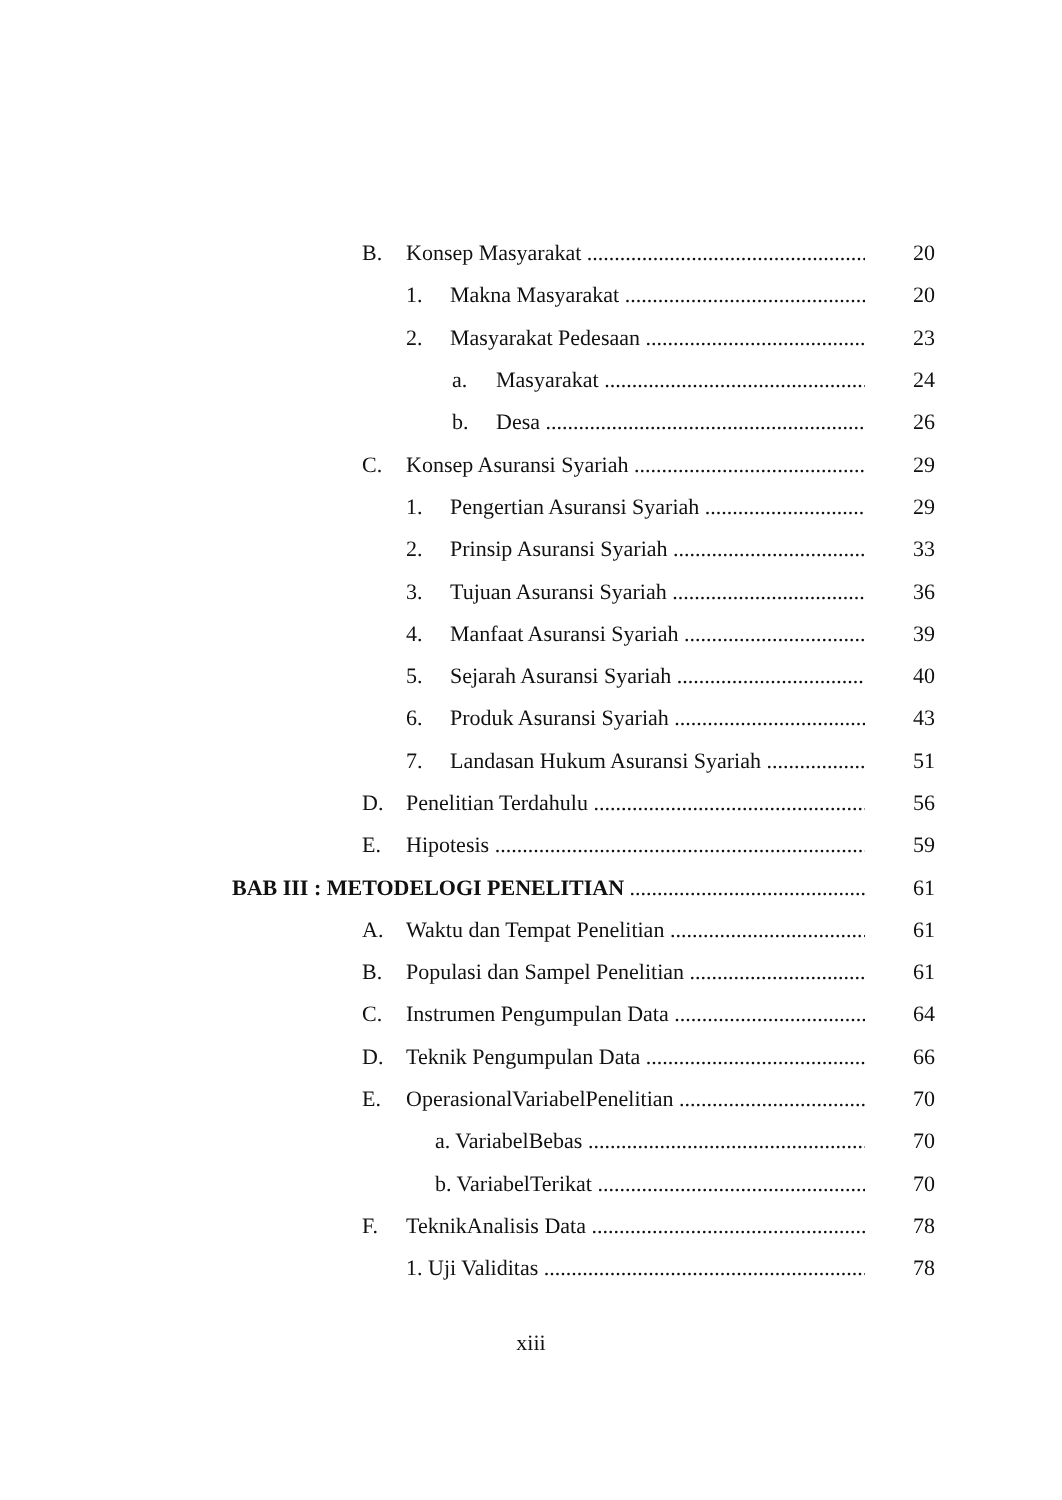B. Konsep Masyarakat 20
1. Makna Masyarakat 20
2. Masyarakat Pedesaan 23
a. Masyarakat 24
b. Desa 26
C. Konsep Asuransi Syariah 29
1. Pengertian Asuransi Syariah 29
2. Prinsip Asuransi Syariah 33
3. Tujuan Asuransi Syariah 36
4. Manfaat Asuransi Syariah 39
5. Sejarah Asuransi Syariah 40
6. Produk Asuransi Syariah 43
7. Landasan Hukum Asuransi Syariah 51
D. Penelitian Terdahulu 56
E. Hipotesis 59
BAB III : METODELOGI PENELITIAN 61
A. Waktu dan Tempat Penelitian 61
B. Populasi dan Sampel Penelitian 61
C. Instrumen Pengumpulan Data 64
D. Teknik Pengumpulan Data 66
E. OperasionalVariabelPenelitian 70
a. VariabelBebas 70
b. VariabelTerikat 70
F. TeknikAnalisis Data 78
1. Uji Validitas 78
xiii